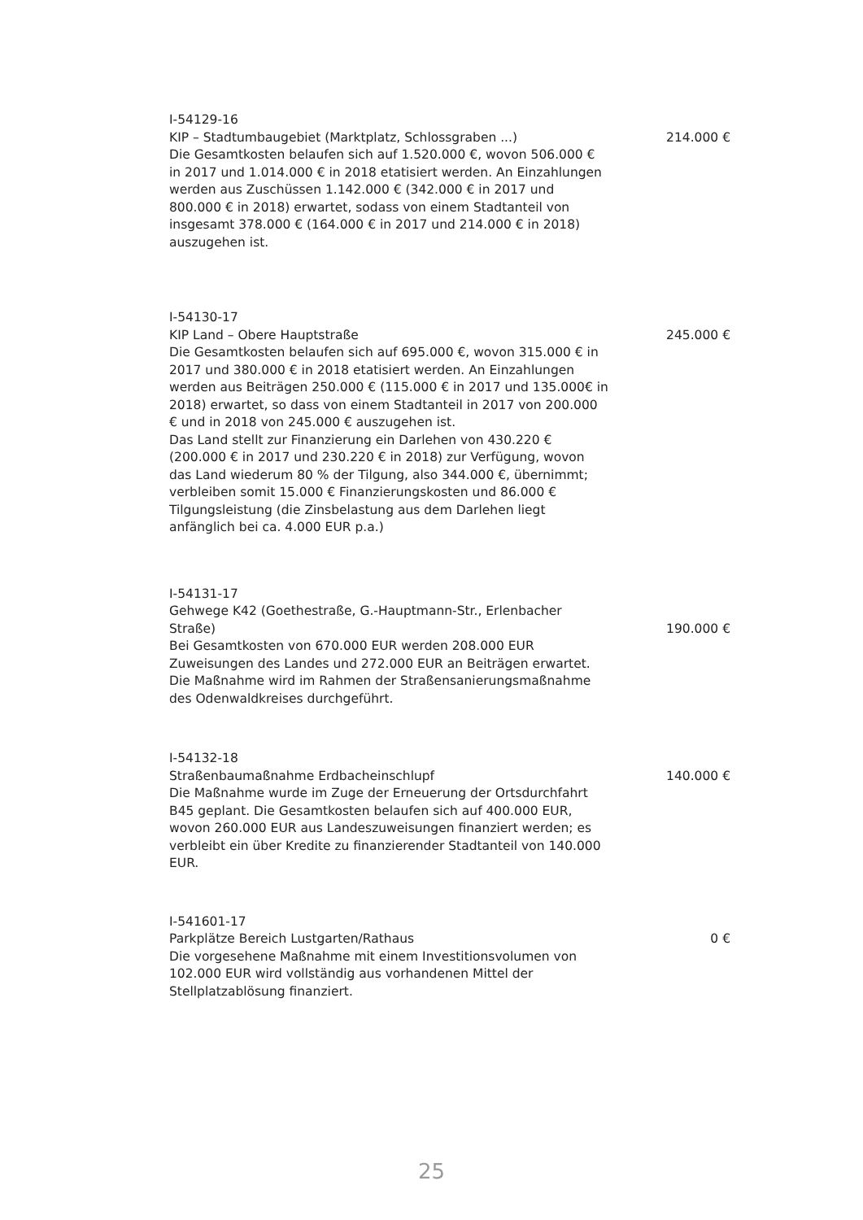I-54129-16
KIP – Stadtumbaugebiet (Marktplatz, Schlossgraben ...) 214.000 €
Die Gesamtkosten belaufen sich auf 1.520.000 €, wovon 506.000 € in 2017 und 1.014.000 € in 2018 etatisiert werden. An Einzahlungen werden aus Zuschüssen 1.142.000 € (342.000 € in 2017 und 800.000 € in 2018) erwartet, sodass von einem Stadtanteil von insgesamt 378.000 € (164.000 € in 2017 und 214.000 € in 2018) auszugehen ist.
I-54130-17
KIP Land – Obere Hauptstraße 245.000 €
Die Gesamtkosten belaufen sich auf 695.000 €, wovon 315.000 € in 2017 und 380.000 € in 2018 etatisiert werden. An Einzahlungen werden aus Beiträgen 250.000 € (115.000 € in 2017 und 135.000€ in 2018) erwartet, so dass von einem Stadtanteil in 2017 von 200.000 € und in 2018 von 245.000 € auszugehen ist.
Das Land stellt zur Finanzierung ein Darlehen von 430.220 € (200.000 € in 2017 und 230.220 € in 2018) zur Verfügung, wovon das Land wiederum 80 % der Tilgung, also 344.000 €, übernimmt; verbleiben somit 15.000 € Finanzierungskosten und 86.000 € Tilgungsleistung (die Zinsbelastung aus dem Darlehen liegt anfänglich bei ca. 4.000 EUR p.a.)
I-54131-17
Gehwege K42 (Goethestraße, G.-Hauptmann-Str., Erlenbacher Straße) 190.000 €
Bei Gesamtkosten von 670.000 EUR werden 208.000 EUR Zuweisungen des Landes und 272.000 EUR an Beiträgen erwartet. Die Maßnahme wird im Rahmen der Straßensanierungsmaßnahme des Odenwaldkreises durchgeführt.
I-54132-18
Straßenbaumaßnahme Erdbacheinschlupf 140.000 €
Die Maßnahme wurde im Zuge der Erneuerung der Ortsdurchfahrt B45 geplant. Die Gesamtkosten belaufen sich auf 400.000 EUR, wovon 260.000 EUR aus Landeszuweisungen finanziert werden; es verbleibt ein über Kredite zu finanzierender Stadtanteil von 140.000 EUR.
I-541601-17
Parkplätze Bereich Lustgarten/Rathaus 0 €
Die vorgesehene Maßnahme mit einem Investitionsvolumen von 102.000 EUR wird vollständig aus vorhandenen Mittel der Stellplatzablösung finanziert.
25